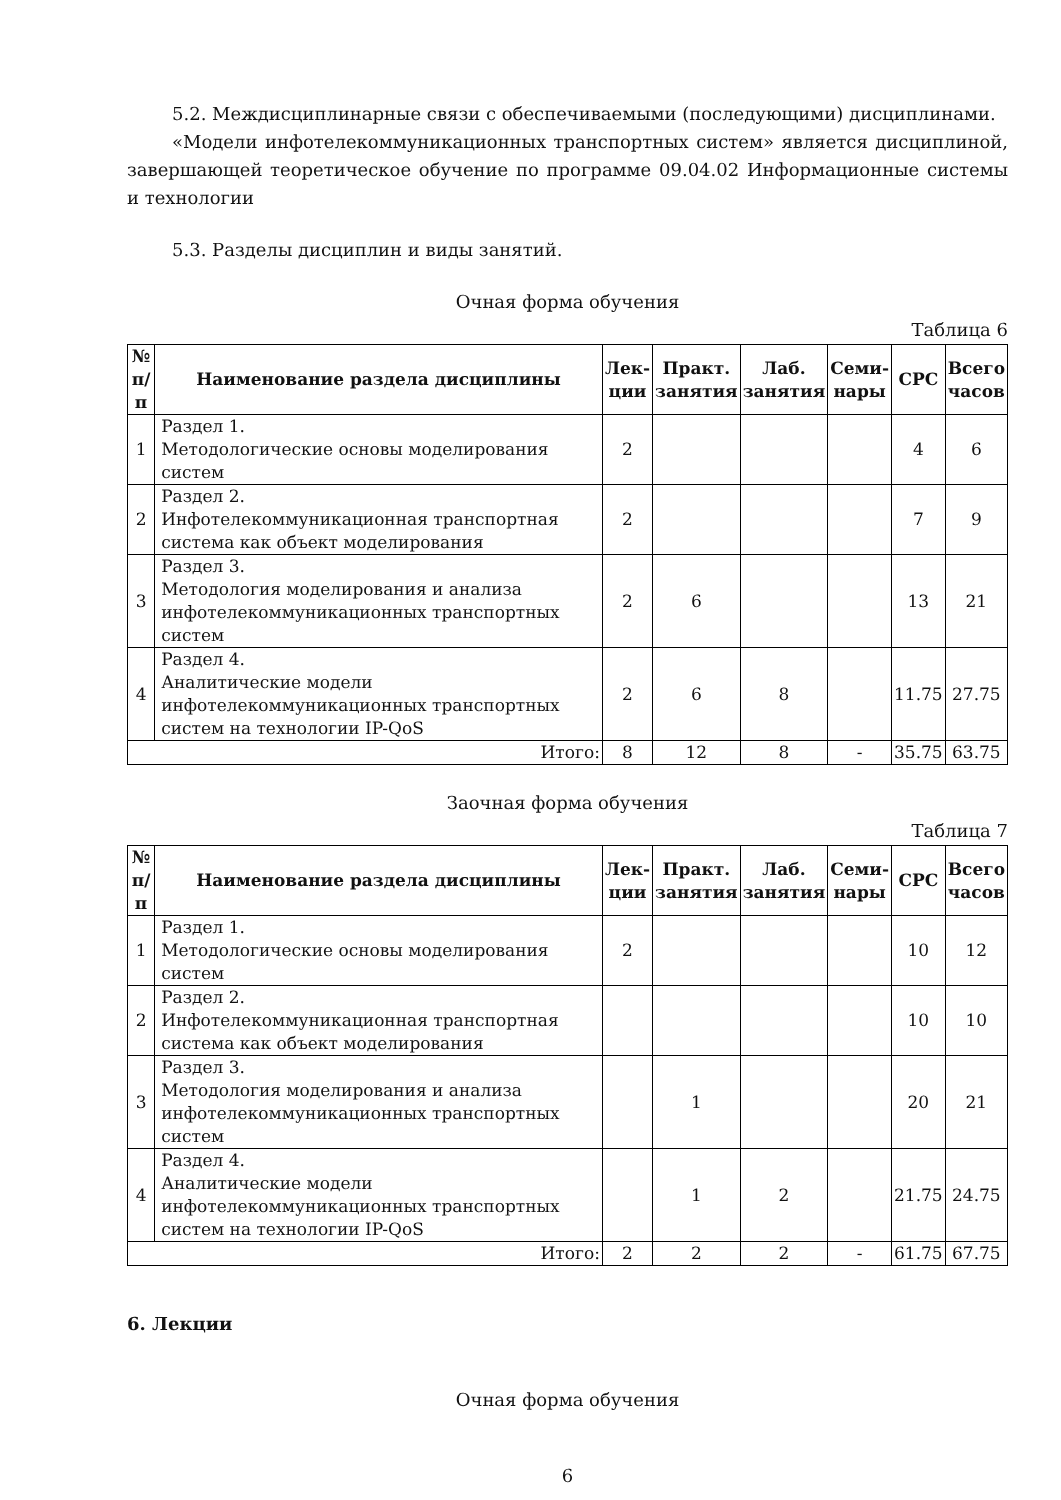5.2. Междисциплинарные связи с обеспечиваемыми (последующими) дисциплинами.
«Модели инфотелекоммуникационных транспортных систем» является дисциплиной, завершающей теоретическое обучение по программе 09.04.02 Информационные системы и технологии
5.3. Разделы дисциплин и виды занятий.
Очная форма обучения
Таблица 6
| № п/п | Наименование раздела дисциплины | Лек- ции | Практ. занятия | Лаб. занятия | Семи- нары | СРС | Всего часов |
| --- | --- | --- | --- | --- | --- | --- | --- |
| 1 | Раздел 1. Методологические основы моделирования систем | 2 | | | | 4 | 6 |
| 2 | Раздел 2. Инфотелекоммуникационная транспортная система как объект моделирования | 2 | | | | 7 | 9 |
| 3 | Раздел 3. Методология моделирования и анализа инфотелекоммуникационных транспортных систем | 2 | 6 | | | 13 | 21 |
| 4 | Раздел 4. Аналитические модели инфотелекоммуникационных транспортных систем на технологии IP-QoS | 2 | 6 | 8 | | 11.75 | 27.75 |
| Итого: | | 8 | 12 | 8 | - | 35.75 | 63.75 |
Заочная форма обучения
Таблица 7
| № п/п | Наименование раздела дисциплины | Лек- ции | Практ. занятия | Лаб. занятия | Семи- нары | СРС | Всего часов |
| --- | --- | --- | --- | --- | --- | --- | --- |
| 1 | Раздел 1. Методологические основы моделирования систем | 2 | | | | 10 | 12 |
| 2 | Раздел 2. Инфотелекоммуникационная транспортная система как объект моделирования | | | | | 10 | 10 |
| 3 | Раздел 3. Методология моделирования и анализа инфотелекоммуникационных транспортных систем | | 1 | | | 20 | 21 |
| 4 | Раздел 4. Аналитические модели инфотелекоммуникационных транспортных систем на технологии IP-QoS | | 1 | 2 | | 21.75 | 24.75 |
| Итого: | | 2 | 2 | 2 | - | 61.75 | 67.75 |
6. Лекции
Очная форма обучения
6